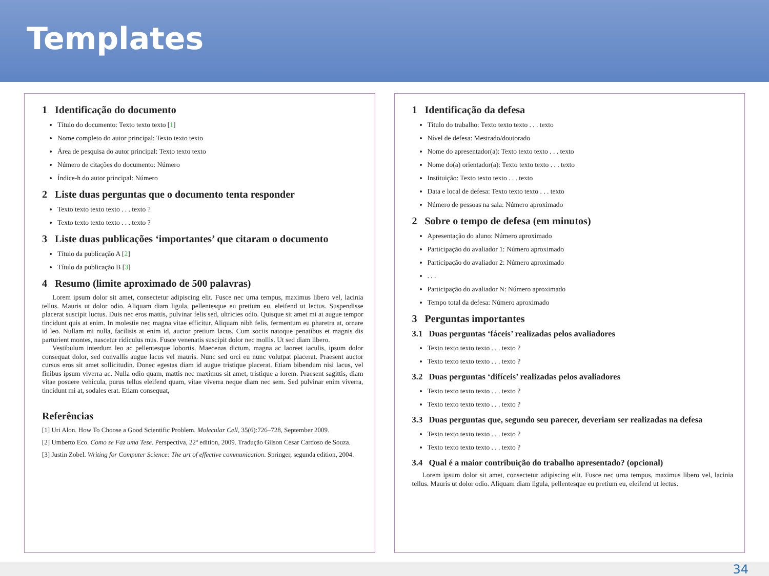Templates
1 Identificação do documento
Título do documento: Texto texto texto [1]
Nome completo do autor principal: Texto texto texto
Área de pesquisa do autor principal: Texto texto texto
Número de citações do documento: Número
Índice-h do autor principal: Número
2 Liste duas perguntas que o documento tenta responder
Texto texto texto texto . . . texto ?
Texto texto texto texto . . . texto ?
3 Liste duas publicações ‘importantes’ que citaram o documento
Título da publicação A [2]
Título da publicação B [3]
4 Resumo (limite aproximado de 500 palavras)
Lorem ipsum dolor sit amet, consectetur adipiscing elit. Fusce nec urna tempus, maximus libero vel, lacinia tellus. Mauris ut dolor odio. Aliquam diam ligula, pellentesque eu pretium eu, eleifend ut lectus. Suspendisse placerat suscipit luctus. Duis nec eros mattis, pulvinar felis sed, ultricies odio. Quisque sit amet mi at augue tempor tincidunt quis at enim. In molestie nec magna vitae efficitur. Aliquam nibh felis, fermentum eu pharetra at, ornare id leo. Nullam mi nulla, facilisis at enim id, auctor pretium lacus. Cum sociis natoque penatibus et magnis dis parturient montes, nascetur ridiculus mus. Fusce venenatis suscipit dolor nec mollis. Ut sed diam libero.
Vestibulum interdum leo ac pellentesque lobortis. Maecenas dictum, magna ac laoreet iaculis, ipsum dolor consequat dolor, sed convallis augue lacus vel mauris. Nunc sed orci eu nunc volutpat placerat. Praesent auctor cursus eros sit amet sollicitudin. Donec egestas diam id augue tristique placerat. Etiam bibendum nisi lacus, vel finibus ipsum viverra ac. Nulla odio quam, mattis nec maximus sit amet, tristique a lorem. Praesent sagittis, diam vitae posuere vehicula, purus tellus eleifend quam, vitae viverra neque diam nec sem. Sed pulvinar enim viverra, tincidunt mi at, sodales erat. Etiam consequat,
Referências
[1] Uri Alon. How To Choose a Good Scientific Problem. Molecular Cell, 35(6):726–728, September 2009.
[2] Umberto Eco. Como se Faz uma Tese. Perspectiva, 22º edition, 2009. Tradução Gilson Cesar Cardoso de Souza.
[3] Justin Zobel. Writing for Computer Science: The art of effective communication. Springer, segunda edition, 2004.
1 Identificação da defesa
Título do trabalho: Texto texto texto . . . texto
Nível de defesa: Mestrado/doutorado
Nome do apresentador(a): Texto texto texto . . . texto
Nome do(a) orientador(a): Texto texto texto . . . texto
Instituição: Texto texto texto . . . texto
Data e local de defesa: Texto texto texto . . . texto
Número de pessoas na sala: Número aproximado
2 Sobre o tempo de defesa (em minutos)
Apresentação do aluno: Número aproximado
Participação do avaliador 1: Número aproximado
Participação do avaliador 2: Número aproximado
. . .
Participação do avaliador N: Número aproximado
Tempo total da defesa: Número aproximado
3 Perguntas importantes
3.1 Duas perguntas ‘fáceis’ realizadas pelos avaliadores
Texto texto texto texto . . . texto ?
Texto texto texto texto . . . texto ?
3.2 Duas perguntas ‘difíceis’ realizadas pelos avaliadores
Texto texto texto texto . . . texto ?
Texto texto texto texto . . . texto ?
3.3 Duas perguntas que, segundo seu parecer, deveriam ser realizadas na defesa
Texto texto texto texto . . . texto ?
Texto texto texto texto . . . texto ?
3.4 Qual é a maior contribuição do trabalho apresentado? (opcional)
Lorem ipsum dolor sit amet, consectetur adipiscing elit. Fusce nec urna tempus, maximus libero vel, lacinia tellus. Mauris ut dolor odio. Aliquam diam ligula, pellentesque eu pretium eu, eleifend ut lectus.
34